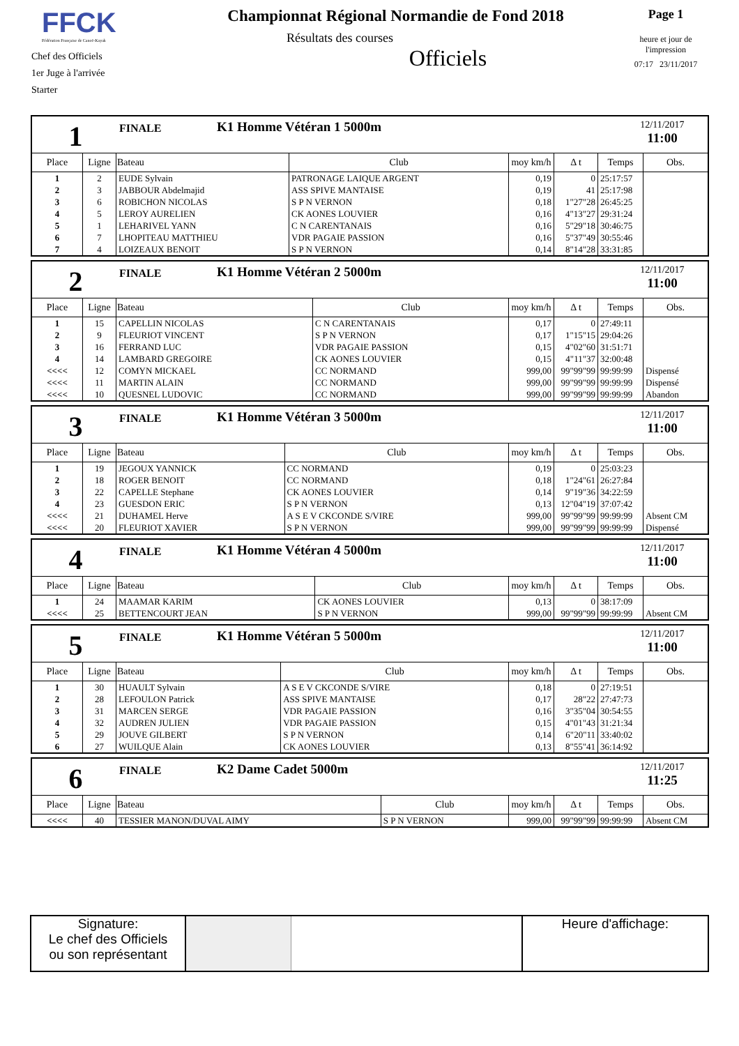FFCK
Fédération Française de Canoë-Kayak
Chef des Officiels
1er Juge à l'arrivée
Starter
Championnat Régional Normandie de Fond 2018
Résultats des courses
Officiels
Page 1
heure et jour de
l'impression
07:17 23/11/2017
1
FINALE
K1 Homme Vétéran 1 5000m
12/11/2017
11:00
| Place | Ligne | Bateau | Club | moy km/h | Δ t | Temps | Obs. |
| --- | --- | --- | --- | --- | --- | --- | --- |
| 1 | 2 | EUDE Sylvain | PATRONAGE LAIQUE ARGENT | 0,19 | 0 | 25:17:57 | |
| 2 | 3 | JABBOUR Abdelmajid | ASS SPIVE MANTAISE | 0,19 | 41 | 25:17:98 | |
| 3 | 6 | ROBICHON NICOLAS | S P N VERNON | 0,18 | 1"27"28 | 26:45:25 | |
| 4 | 5 | LEROY AURELIEN | CK AONES LOUVIER | 0,16 | 4"13"27 | 29:31:24 | |
| 5 | 1 | LEHARIVEL YANN | C N CARENTANAIS | 0,16 | 5"29"18 | 30:46:75 | |
| 6 | 7 | LHOPITEAU MATTHIEU | VDR PAGAIE PASSION | 0,16 | 5"37"49 | 30:55:46 | |
| 7 | 4 | LOIZEAUX BENOIT | S P N VERNON | 0,14 | 8"14"28 | 33:31:85 | |
2
FINALE
K1 Homme Vétéran 2 5000m
12/11/2017
11:00
| Place | Ligne | Bateau | Club | moy km/h | Δ t | Temps | Obs. |
| --- | --- | --- | --- | --- | --- | --- | --- |
| 1 | 15 | CAPELLIN NICOLAS | C N CARENTANAIS | 0,17 | 0 | 27:49:11 | |
| 2 | 9 | FLEURIOT VINCENT | S P N VERNON | 0,17 | 1"15"15 | 29:04:26 | |
| 3 | 16 | FERRAND LUC | VDR PAGAIE PASSION | 0,15 | 4"02"60 | 31:51:71 | |
| 4 | 14 | LAMBARD GREGOIRE | CK AONES LOUVIER | 0,15 | 4"11"37 | 32:00:48 | |
| <<<< | 12 | COMYN MICKAEL | CC NORMAND | 999,00 | 99"99"99 | 99:99:99 | Dispensé |
| <<<< | 11 | MARTIN ALAIN | CC NORMAND | 999,00 | 99"99"99 | 99:99:99 | Dispensé |
| <<<< | 10 | QUESNEL LUDOVIC | CC NORMAND | 999,00 | 99"99"99 | 99:99:99 | Abandon |
3
FINALE
K1 Homme Vétéran 3 5000m
12/11/2017
11:00
| Place | Ligne | Bateau | Club | moy km/h | Δ t | Temps | Obs. |
| --- | --- | --- | --- | --- | --- | --- | --- |
| 1 | 19 | JEGOUX YANNICK | CC NORMAND | 0,19 | 0 | 25:03:23 | |
| 2 | 18 | ROGER BENOIT | CC NORMAND | 0,18 | 1"24"61 | 26:27:84 | |
| 3 | 22 | CAPELLE Stephane | CK AONES LOUVIER | 0,14 | 9"19"36 | 34:22:59 | |
| 4 | 23 | GUESDON ERIC | S P N VERNON | 0,13 | 12"04"19 | 37:07:42 | |
| <<<< | 21 | DUHAMEL Herve | A S E V CKCONDE S/VIRE | 999,00 | 99"99"99 | 99:99:99 | Absent CM |
| <<<< | 20 | FLEURIOT XAVIER | S P N VERNON | 999,00 | 99"99"99 | 99:99:99 | Dispensé |
4
FINALE
K1 Homme Vétéran 4 5000m
12/11/2017
11:00
| Place | Ligne | Bateau | Club | moy km/h | Δ t | Temps | Obs. |
| --- | --- | --- | --- | --- | --- | --- | --- |
| 1 | 24 | MAAMAR KARIM | CK AONES LOUVIER | 0,13 | 0 | 38:17:09 | |
| <<<< | 25 | BETTENCOURT JEAN | S P N VERNON | 999,00 | 99"99"99 | 99:99:99 | Absent CM |
5
FINALE
K1 Homme Vétéran 5 5000m
12/11/2017
11:00
| Place | Ligne | Bateau | Club | moy km/h | Δ t | Temps | Obs. |
| --- | --- | --- | --- | --- | --- | --- | --- |
| 1 | 30 | HUAULT Sylvain | A S E V CKCONDE S/VIRE | 0,18 | 0 | 27:19:51 | |
| 2 | 28 | LEFOULON Patrick | ASS SPIVE MANTAISE | 0,17 | 28"22 | 27:47:73 | |
| 3 | 31 | MARCEN SERGE | VDR PAGAIE PASSION | 0,16 | 3"35"04 | 30:54:55 | |
| 4 | 32 | AUDREN JULIEN | VDR PAGAIE PASSION | 0,15 | 4"01"43 | 31:21:34 | |
| 5 | 29 | JOUVE GILBERT | S P N VERNON | 0,14 | 6"20"11 | 33:40:02 | |
| 6 | 27 | WUILQUE Alain | CK AONES LOUVIER | 0,13 | 8"55"41 | 36:14:92 | |
6
FINALE
K2 Dame Cadet 5000m
12/11/2017
11:25
| Place | Ligne | Bateau | Club | moy km/h | Δ t | Temps | Obs. |
| --- | --- | --- | --- | --- | --- | --- | --- |
| <<<< | 40 | TESSIER MANON/DUVAL AIMY | S P N VERNON | 999,00 | 99"99"99 | 99:99:99 | Absent CM |
Signature:
Le chef des Officiels
ou son représentant
Heure d'affichage: